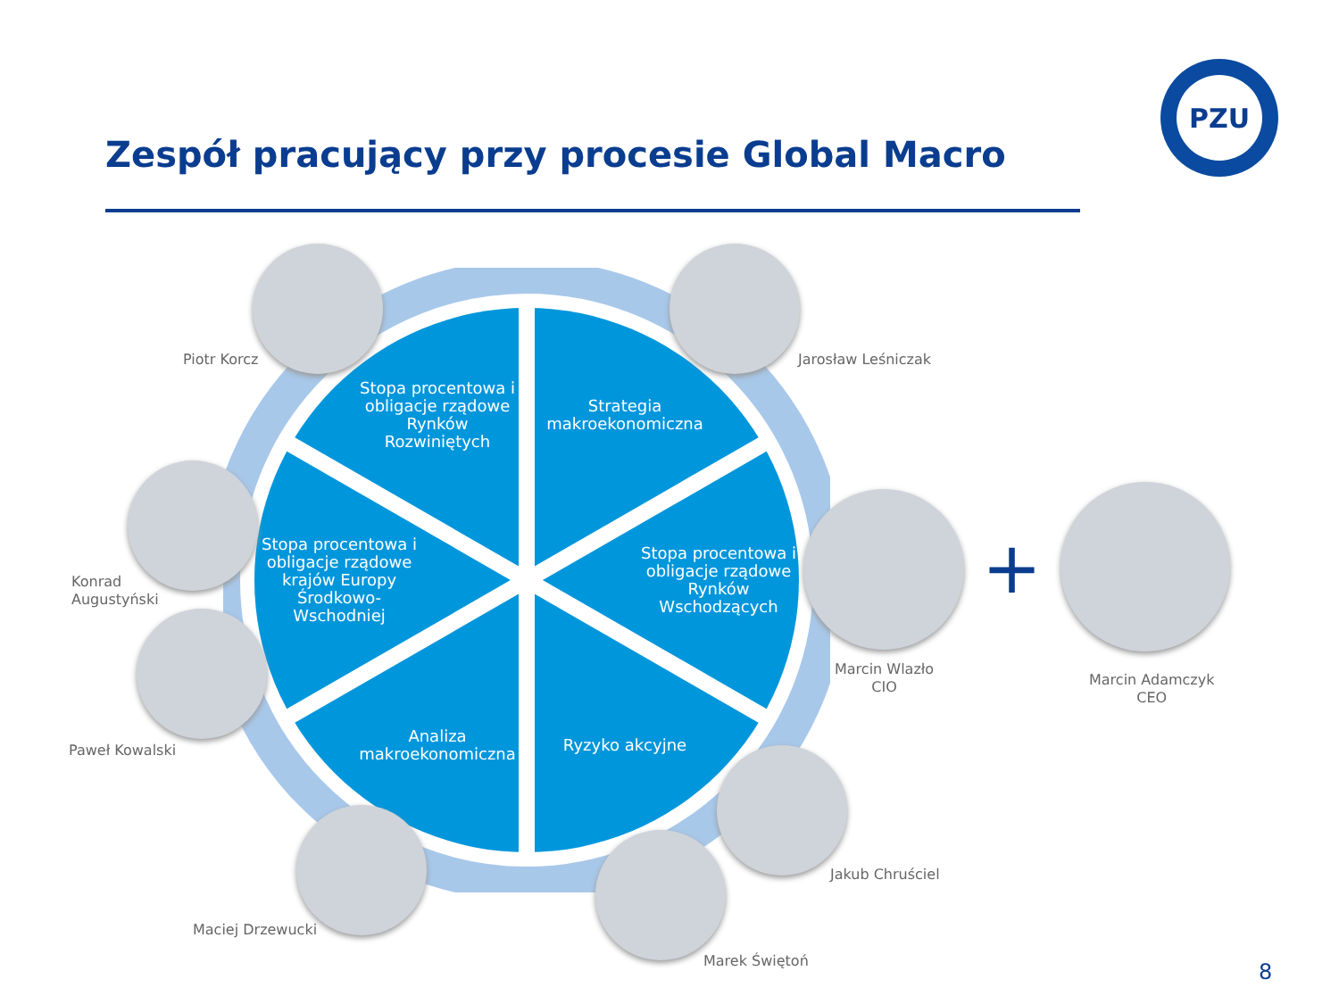PZU
Zespół pracujący przy procesie Global Macro
Stopa procentowa i obligacje rządowe Rynków Rozwiniętych
Strategia makroekonomiczna
Stopa procentowa i obligacje rządowe krajów Europy Środkowo-Wschodniej
Stopa procentowa i obligacje rządowe Rynków Wschodzących
Analiza makroekonomiczna
Ryzyko akcyjne
Piotr Korcz Jarosław Leśniczak
Konrad
Augustyński
Paweł Kowalski
Marcin Wlazło
CIO
+
Marcin Adamczyk
CEO
Jakub Chruściel
Maciej Drzewucki
Marek Świętoń 8